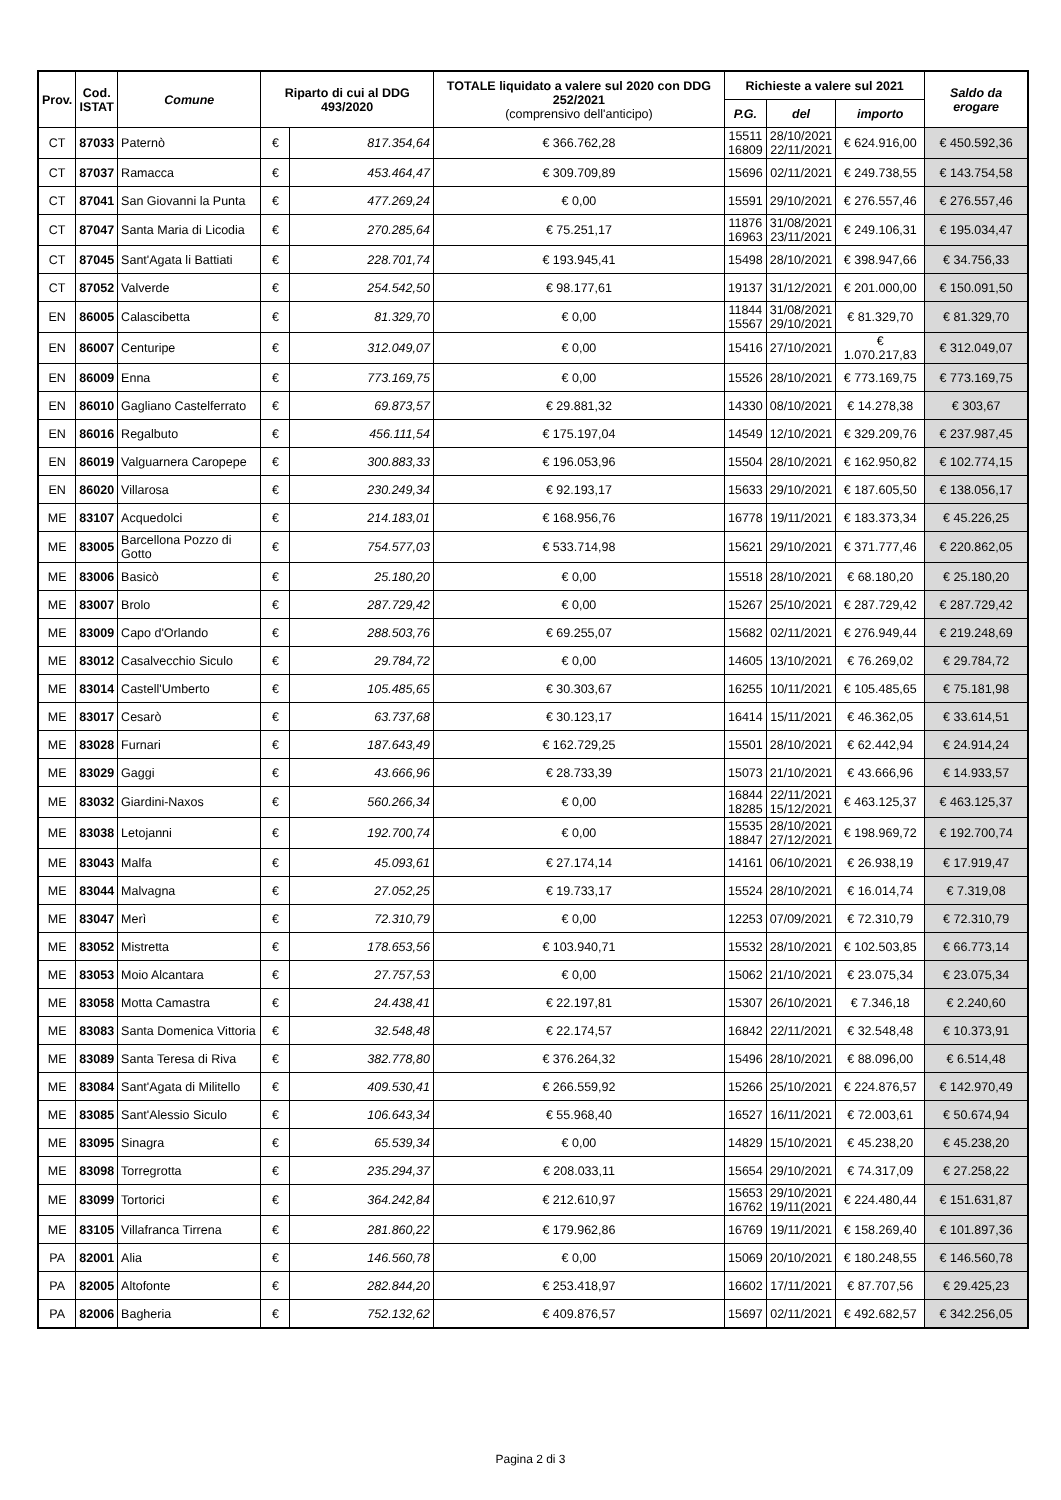| Prov. | Cod. ISTAT | Comune | Riparto di cui al DDG 493/2020 | | TOTALE liquidato a valere sul 2020 con DDG 252/2021 (comprensivo dell'anticipo) | Richieste a valere sul 2021 | | | Saldo da erogare |
| --- | --- | --- | --- | --- | --- | --- | --- | --- | --- |
| | | | | | | P.G. | del | importo | |
| CT | 87033 | Paternò | € | 817.354,64 | € 366.762,28 | 15511 16809 | 28/10/2021 22/11/2021 | € 624.916,00 | € 450.592,36 |
| CT | 87037 | Ramacca | € | 453.464,47 | € 309.709,89 | 15696 | 02/11/2021 | € 249.738,55 | € 143.754,58 |
| CT | 87041 | San Giovanni la Punta | € | 477.269,24 | € 0,00 | 15591 | 29/10/2021 | € 276.557,46 | € 276.557,46 |
| CT | 87047 | Santa Maria di Licodia | € | 270.285,64 | € 75.251,17 | 11876 16963 | 31/08/2021 23/11/2021 | € 249.106,31 | € 195.034,47 |
| CT | 87045 | Sant'Agata li Battiati | € | 228.701,74 | € 193.945,41 | 15498 | 28/10/2021 | € 398.947,66 | € 34.756,33 |
| CT | 87052 | Valverde | € | 254.542,50 | € 98.177,61 | 19137 | 31/12/2021 | € 201.000,00 | € 150.091,50 |
| EN | 86005 | Calascibetta | € | 81.329,70 | € 0,00 | 11844 15567 | 31/08/2021 29/10/2021 | € 81.329,70 | € 81.329,70 |
| EN | 86007 | Centuripe | € | 312.049,07 | € 0,00 | 15416 | 27/10/2021 | € 1.070.217,83 | € 312.049,07 |
| EN | 86009 | Enna | € | 773.169,75 | € 0,00 | 15526 | 28/10/2021 | € 773.169,75 | € 773.169,75 |
| EN | 86010 | Gagliano Castelferrato | € | 69.873,57 | € 29.881,32 | 14330 | 08/10/2021 | € 14.278,38 | € 303,67 |
| EN | 86016 | Regalbuto | € | 456.111,54 | € 175.197,04 | 14549 | 12/10/2021 | € 329.209,76 | € 237.987,45 |
| EN | 86019 | Valguarnera Caropepe | € | 300.883,33 | € 196.053,96 | 15504 | 28/10/2021 | € 162.950,82 | € 102.774,15 |
| EN | 86020 | Villarosa | € | 230.249,34 | € 92.193,17 | 15633 | 29/10/2021 | € 187.605,50 | € 138.056,17 |
| ME | 83107 | Acquedolci | € | 214.183,01 | € 168.956,76 | 16778 | 19/11/2021 | € 183.373,34 | € 45.226,25 |
| ME | 83005 | Barcellona Pozzo di Gotto | € | 754.577,03 | € 533.714,98 | 15621 | 29/10/2021 | € 371.777,46 | € 220.862,05 |
| ME | 83006 | Basicò | € | 25.180,20 | € 0,00 | 15518 | 28/10/2021 | € 68.180,20 | € 25.180,20 |
| ME | 83007 | Brolo | € | 287.729,42 | € 0,00 | 15267 | 25/10/2021 | € 287.729,42 | € 287.729,42 |
| ME | 83009 | Capo d'Orlando | € | 288.503,76 | € 69.255,07 | 15682 | 02/11/2021 | € 276.949,44 | € 219.248,69 |
| ME | 83012 | Casalvecchio Siculo | € | 29.784,72 | € 0,00 | 14605 | 13/10/2021 | € 76.269,02 | € 29.784,72 |
| ME | 83014 | Castell'Umberto | € | 105.485,65 | € 30.303,67 | 16255 | 10/11/2021 | € 105.485,65 | € 75.181,98 |
| ME | 83017 | Cesarò | € | 63.737,68 | € 30.123,17 | 16414 | 15/11/2021 | € 46.362,05 | € 33.614,51 |
| ME | 83028 | Furnari | € | 187.643,49 | € 162.729,25 | 15501 | 28/10/2021 | € 62.442,94 | € 24.914,24 |
| ME | 83029 | Gaggi | € | 43.666,96 | € 28.733,39 | 15073 | 21/10/2021 | € 43.666,96 | € 14.933,57 |
| ME | 83032 | Giardini-Naxos | € | 560.266,34 | € 0,00 | 16844 18285 | 22/11/2021 15/12/2021 | € 463.125,37 | € 463.125,37 |
| ME | 83038 | Letojanni | € | 192.700,74 | € 0,00 | 15535 18847 | 28/10/2021 27/12/2021 | € 198.969,72 | € 192.700,74 |
| ME | 83043 | Malfa | € | 45.093,61 | € 27.174,14 | 14161 | 06/10/2021 | € 26.938,19 | € 17.919,47 |
| ME | 83044 | Malvagna | € | 27.052,25 | € 19.733,17 | 15524 | 28/10/2021 | € 16.014,74 | € 7.319,08 |
| ME | 83047 | Merì | € | 72.310,79 | € 0,00 | 12253 | 07/09/2021 | € 72.310,79 | € 72.310,79 |
| ME | 83052 | Mistretta | € | 178.653,56 | € 103.940,71 | 15532 | 28/10/2021 | € 102.503,85 | € 66.773,14 |
| ME | 83053 | Moio Alcantara | € | 27.757,53 | € 0,00 | 15062 | 21/10/2021 | € 23.075,34 | € 23.075,34 |
| ME | 83058 | Motta Camastra | € | 24.438,41 | € 22.197,81 | 15307 | 26/10/2021 | € 7.346,18 | € 2.240,60 |
| ME | 83083 | Santa Domenica Vittoria | € | 32.548,48 | € 22.174,57 | 16842 | 22/11/2021 | € 32.548,48 | € 10.373,91 |
| ME | 83089 | Santa Teresa di Riva | € | 382.778,80 | € 376.264,32 | 15496 | 28/10/2021 | € 88.096,00 | € 6.514,48 |
| ME | 83084 | Sant'Agata di Militello | € | 409.530,41 | € 266.559,92 | 15266 | 25/10/2021 | € 224.876,57 | € 142.970,49 |
| ME | 83085 | Sant'Alessio Siculo | € | 106.643,34 | € 55.968,40 | 16527 | 16/11/2021 | € 72.003,61 | € 50.674,94 |
| ME | 83095 | Sinagra | € | 65.539,34 | € 0,00 | 14829 | 15/10/2021 | € 45.238,20 | € 45.238,20 |
| ME | 83098 | Torregrotta | € | 235.294,37 | € 208.033,11 | 15654 | 29/10/2021 | € 74.317,09 | € 27.258,22 |
| ME | 83099 | Tortorici | € | 364.242,84 | € 212.610,97 | 15653 16762 | 29/10/2021 19/11(2021 | € 224.480,44 | € 151.631,87 |
| ME | 83105 | Villafranca Tirrena | € | 281.860,22 | € 179.962,86 | 16769 | 19/11/2021 | € 158.269,40 | € 101.897,36 |
| PA | 82001 | Alia | € | 146.560,78 | € 0,00 | 15069 | 20/10/2021 | € 180.248,55 | € 146.560,78 |
| PA | 82005 | Altofonte | € | 282.844,20 | € 253.418,97 | 16602 | 17/11/2021 | € 87.707,56 | € 29.425,23 |
| PA | 82006 | Bagheria | € | 752.132,62 | € 409.876,57 | 15697 | 02/11/2021 | € 492.682,57 | € 342.256,05 |
Pagina 2 di 3